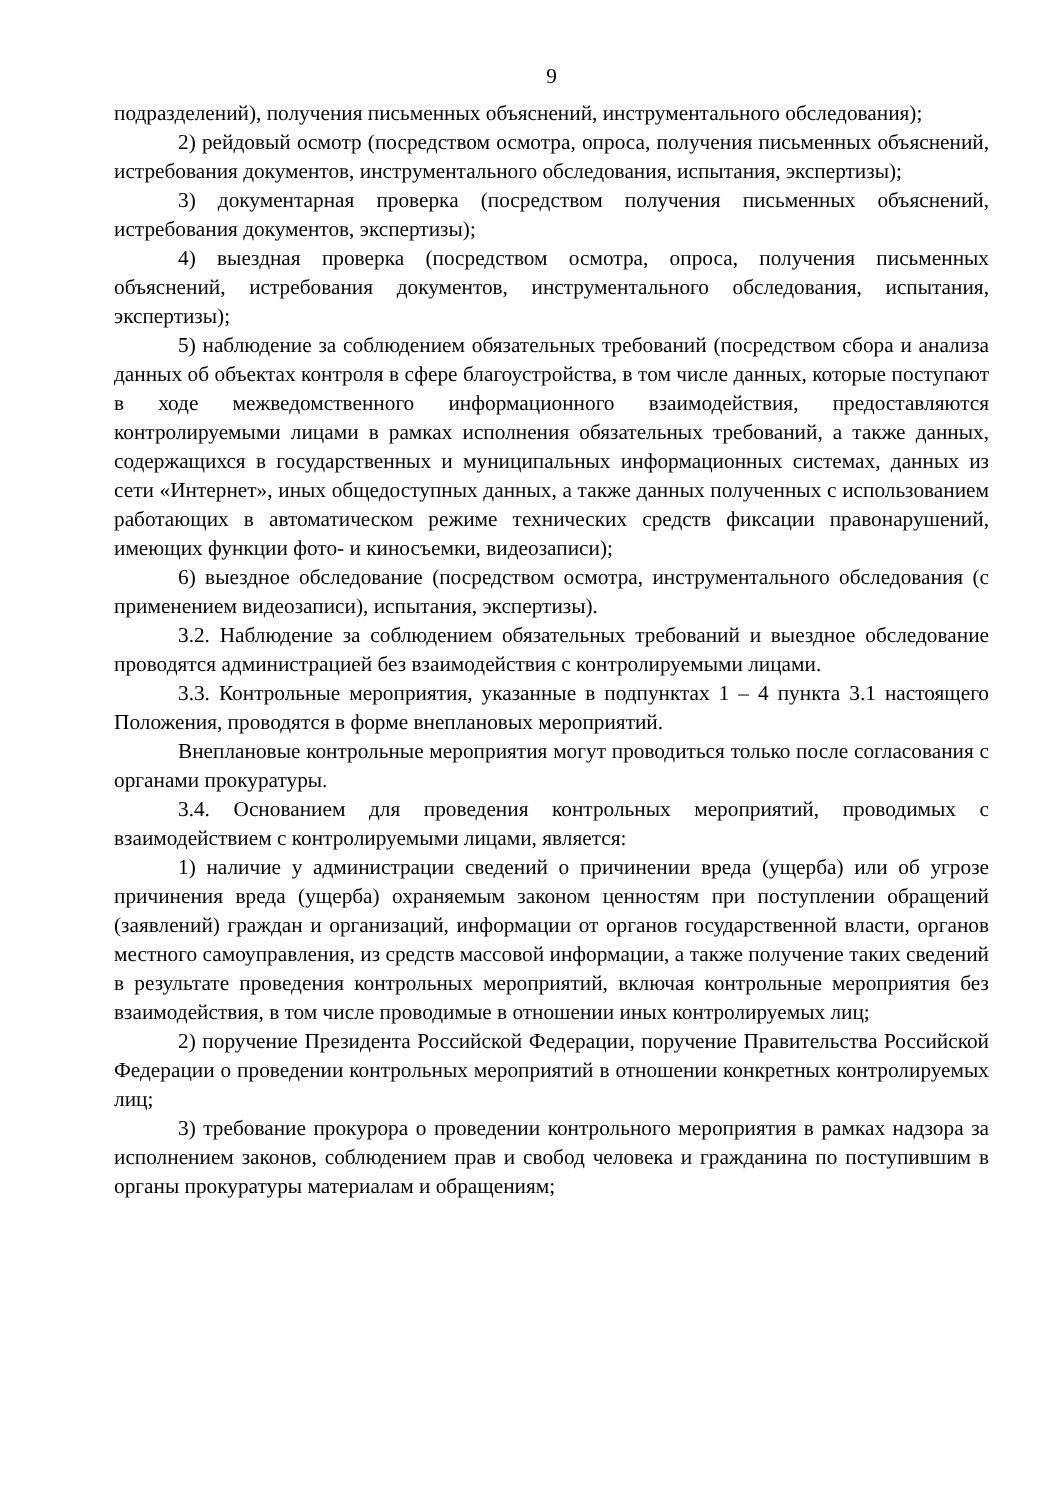9
подразделений), получения письменных объяснений, инструментального обследования);
2) рейдовый осмотр (посредством осмотра, опроса, получения письменных объяснений, истребования документов, инструментального обследования, испытания, экспертизы);
3) документарная проверка (посредством получения письменных объяснений, истребования документов, экспертизы);
4) выездная проверка (посредством осмотра, опроса, получения письменных объяснений, истребования документов, инструментального обследования, испытания, экспертизы);
5) наблюдение за соблюдением обязательных требований (посредством сбора и анализа данных об объектах контроля в сфере благоустройства, в том числе данных, которые поступают в ходе межведомственного информационного взаимодействия, предоставляются контролируемыми лицами в рамках исполнения обязательных требований, а также данных, содержащихся в государственных и муниципальных информационных системах, данных из сети «Интернет», иных общедоступных данных, а также данных полученных с использованием работающих в автоматическом режиме технических средств фиксации правонарушений, имеющих функции фото- и киносъемки, видеозаписи);
6) выездное обследование (посредством осмотра, инструментального обследования (с применением видеозаписи), испытания, экспертизы).
3.2. Наблюдение за соблюдением обязательных требований и выездное обследование проводятся администрацией без взаимодействия с контролируемыми лицами.
3.3. Контрольные мероприятия, указанные в подпунктах 1 – 4 пункта 3.1 настоящего Положения, проводятся в форме внеплановых мероприятий.
Внеплановые контрольные мероприятия могут проводиться только после согласования с органами прокуратуры.
3.4. Основанием для проведения контрольных мероприятий, проводимых с взаимодействием с контролируемыми лицами, является:
1) наличие у администрации сведений о причинении вреда (ущерба) или об угрозе причинения вреда (ущерба) охраняемым законом ценностям при поступлении обращений (заявлений) граждан и организаций, информации от органов государственной власти, органов местного самоуправления, из средств массовой информации, а также получение таких сведений в результате проведения контрольных мероприятий, включая контрольные мероприятия без взаимодействия, в том числе проводимые в отношении иных контролируемых лиц;
2) поручение Президента Российской Федерации, поручение Правительства Российской Федерации о проведении контрольных мероприятий в отношении конкретных контролируемых лиц;
3) требование прокурора о проведении контрольного мероприятия в рамках надзора за исполнением законов, соблюдением прав и свобод человека и гражданина по поступившим в органы прокуратуры материалам и обращениям;